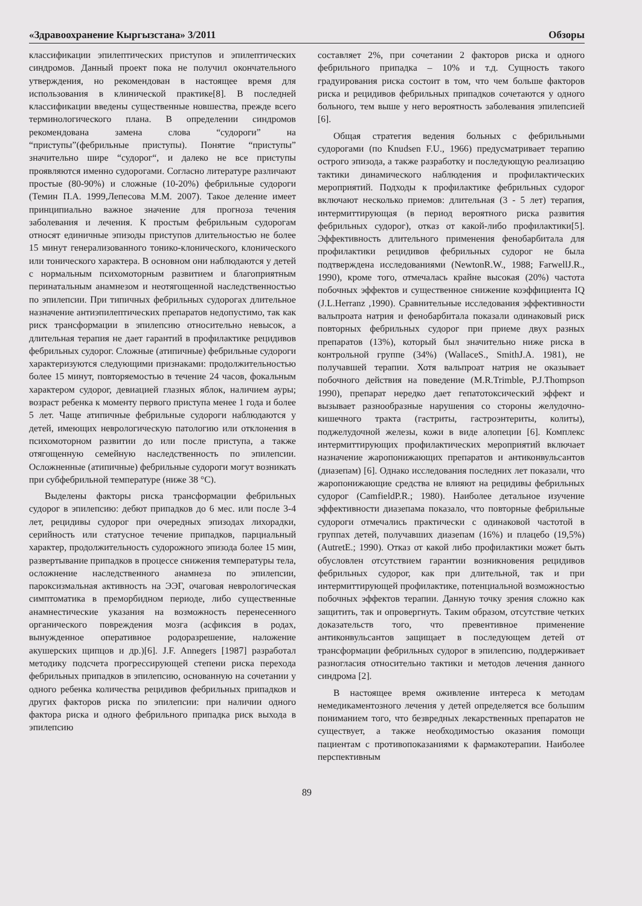«Здравоохранение Кыргызстана» 3/2011 Обзоры
классификации эпилептических приступов и эпилептических синдромов. Данный проект пока не получил окончательного утверждения, но рекомендован в настоящее время для использования в клинической практике[8]. В последней классификации введены существенные новшества, прежде всего терминологического плана. В определении синдромов рекомендована замена слова “судороги” на “приступы”(фебрильные приступы). Понятие “приступы” значительно шире “судорог“, и далеко не все приступы проявляются именно судорогами. Согласно литературе различают простые (80-90%) и сложные (10-20%) фебрильные судороги (Темин П.А. 1999,Лепесова М.М. 2007). Такое деление имеет принципиально важное значение для прогноза течения заболевания и лечения. К простым фебрильным судорогам относят единичные эпизоды приступов длительностью не более 15 минут генерализованного тонико-клонического, клонического или тонического характера. В основном они наблюдаются у детей с нормальным психомоторным развитием и благоприятным перинатальным анамнезом и неотягощенной наследственностью по эпилепсии. При типичных фебрильных судорогах длительное назначение антиэпилептических препаратов недопустимо, так как риск трансформации в эпилепсию относительно невысок, а длительная терапия не дает гарантий в профилактике рецидивов фебрильных судорог. Сложные (атипичные) фебрильные судороги характеризуются следующими признаками: продолжительностью более 15 минут, повторяемостью в течение 24 часов, фокальным характером судорог, девиацией глазных яблок, наличием ауры; возраст ребенка к моменту первого приступа менее 1 года и более 5 лет. Чаще атипичные фебрильные судороги наблюдаются у детей, имеющих неврологическую патологию или отклонения в психомоторном развитии до или после приступа, а также отягощенную семейную наследственность по эпилепсии. Осложненные (атипичные) фебрильные судороги могут возникать при субфебрильной температуре (ниже 38 °С).
Выделены факторы риска трансформации фебрильных судорог в эпилепсию: дебют припадков до 6 мес. или после 3-4 лет, рецидивы судорог при очередных эпизодах лихорадки, серийность или статусное течение припадков, парциальный характер, продолжительность судорожного эпизода более 15 мин, развертывание припадков в процессе снижения температуры тела, осложнение наследственного анамнеза по эпилепсии, пароксизмальная активность на ЭЭГ, очаговая неврологическая симптоматика в преморбидном периоде, либо существенные анамнестические указания на возможность перенесенного органического повреждения мозга (асфиксия в родах, вынужденное оперативное родоразрешение, наложение акушерских щипцов и др.)[6]. J.F. Annegers [1987] разработал методику подсчета прогрессирующей степени риска перехода фебрильных припадков в эпилепсию, основанную на сочетании у одного ребенка количества рецидивов фебрильных припадков и других факторов риска по эпилепсии: при наличии одного фактора риска и одного фебрильного припадка риск выхода в эпилепсию
составляет 2%, при сочетании 2 факторов риска и одного фебрильного припадка – 10% и т.д. Сущность такого градуирования риска состоит в том, что чем больше факторов риска и рецидивов фебрильных припадков сочетаются у одного больного, тем выше у него вероятность заболевания эпилепсией [6].
Общая стратегия ведения больных с фебрильными судорогами (по Knudsen F.U., 1966) предусматривает терапию острого эпизода, а также разработку и последующую реализацию тактики динамического наблюдения и профилактических мероприятий. Подходы к профилактике фебрильных судорог включают несколько приемов: длительная (3 - 5 лет) терапия, интермиттирующая (в период вероятного риска развития фебрильных судорог), отказ от какой-либо профилактики[5]. Эффективность длительного применения фенобарбитала для профилактики рецидивов фебрильных судорог не была подтверждена исследованиями (NewtonR.W., 1988; FarwellJ.R., 1990), кроме того, отмечалась крайне высокая (20%) частота побочных эффектов и существенное снижение коэффициента IQ (J.L.Herranz ,1990). Сравнительные исследования эффективности вальпроата натрия и фенобарбитала показали одинаковый риск повторных фебрильных судорог при приеме двух разных препаратов (13%), который был значительно ниже риска в контрольной группе (34%) (WallaceS., SmithJ.A. 1981), не получавшей терапии. Хотя вальпроат натрия не оказывает побочного действия на поведение (M.R.Trimble, P.J.Thompson 1990), препарат нередко дает гепатотоксический эффект и вызывает разнообразные нарушения со стороны желудочно-кишечного тракта (гастриты, гастроэнтериты, колиты), поджелудочной железы, кожи в виде алопеции [6]. Комплекс интермиттирующих профилактических мероприятий включает назначение жаропонижающих препаратов и антиконвульсантов (диазепам) [6]. Однако исследования последних лет показали, что жаропонижающие средства не влияют на рецидивы фебрильных судорог (CamfieldP.R.; 1980). Наиболее детальное изучение эффективности диазепама показало, что повторные фебрильные судороги отмечались практически с одинаковой частотой в группах детей, получавших диазепам (16%) и плацебо (19,5%) (AutretE.; 1990). Отказ от какой либо профилактики может быть обусловлен отсутствием гарантии возникновения рецидивов фебрильных судорог, как при длительной, так и при интермиттирующей профилактике, потенциальной возможностью побочных эффектов терапии. Данную точку зрения сложно как защитить, так и опровергнуть. Таким образом, отсутствие четких доказательств того, что превентивное применение антиконвульсантов защищает в последующем детей от трансформации фебрильных судорог в эпилепсию, поддерживает разногласия относительно тактики и методов лечения данного синдрома [2].
В настоящее время оживление интереса к методам немедикаментозного лечения у детей определяется все большим пониманием того, что безвредных лекарственных препаратов не существует, а также необходимостью оказания помощи пациентам с противопоказаниями к фармакотерапии. Наиболее перспективным
89